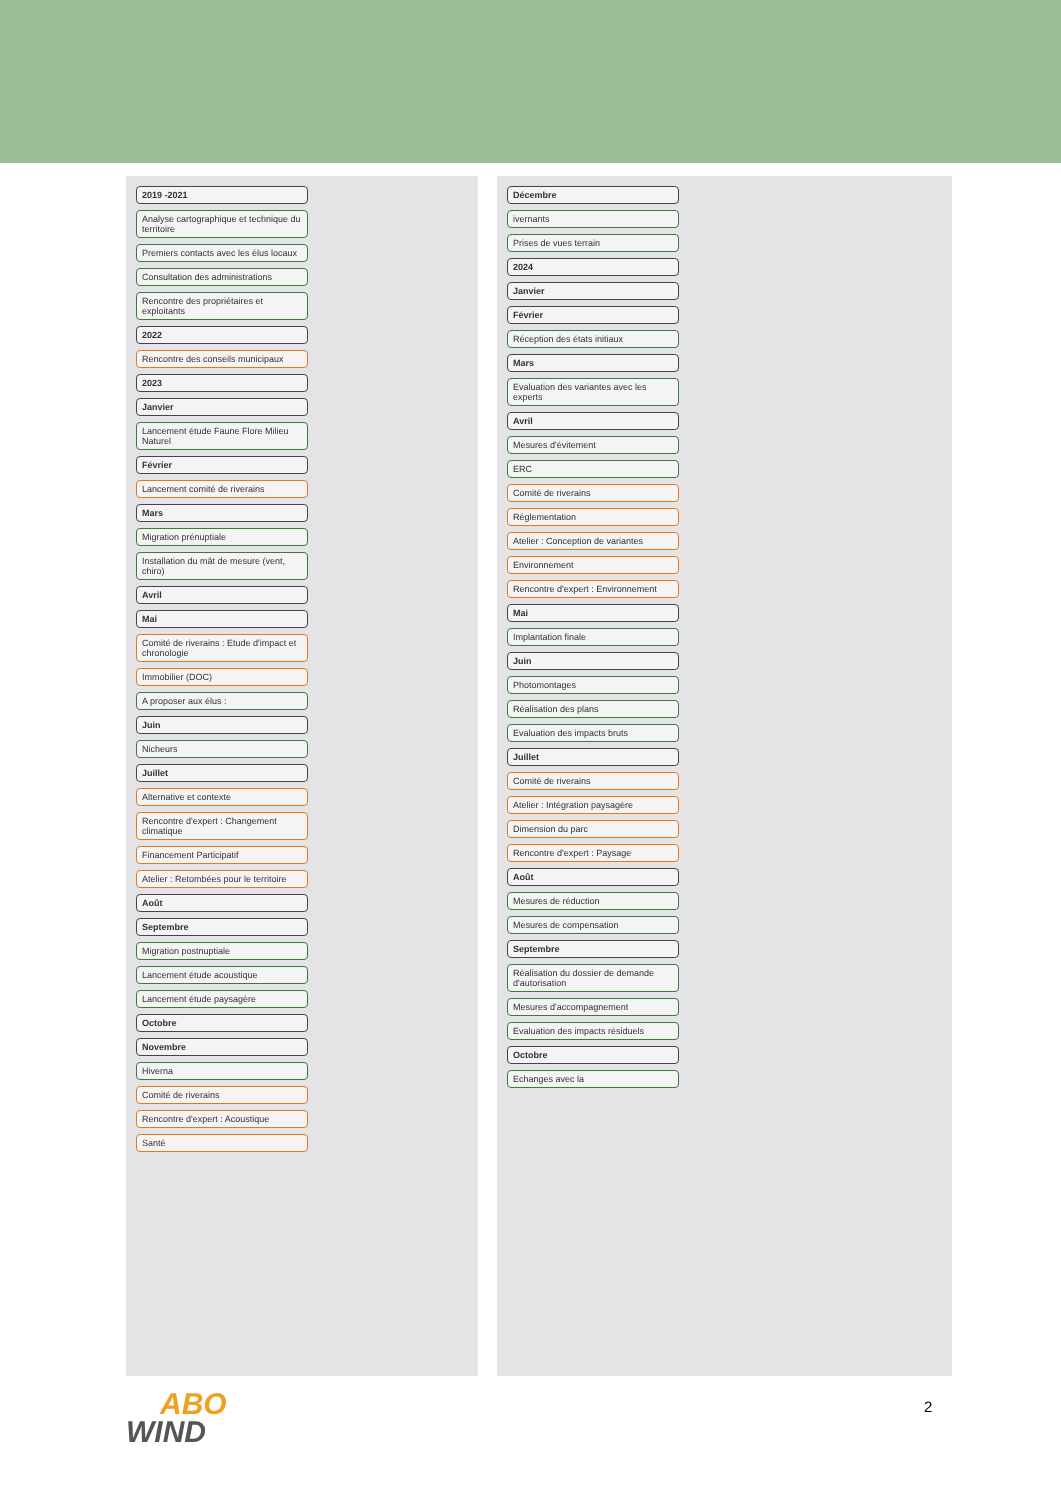2019 -2021
Analyse cartographique et technique du territoire
Premiers contacts avec les élus locaux
Consultation des administrations
Rencontre des propriétaires et exploitants
2022
Rencontre des conseils municipaux
2023
Janvier
Lancement étude Faune Flore Milieu Naturel
Février
Lancement comité de riverains
Mars
Migration prénuptiale
Installation du mât de mesure (vent, chiro)
Avril
Mai
Comité de riverains : Etude d'impact et chronologie
Immobilier (DOC)
A proposer aux élus :
Juin
Nicheurs
Juillet
Alternative et contexte
Rencontre d'expert : Changement climatique
Financement Participatif
Atelier : Retombées pour le territoire
Août
Septembre
Migration postnuptiale
Lancement étude acoustique
Lancement étude paysagère
Octobre
Novembre
Hiverna
Comité de riverains
Rencontre d'expert : Acoustique
Santé
Décembre
ivernants
Prises de vues terrain
2024
Janvier
Février
Réception des états initiaux
Mars
Evaluation des variantes avec les experts
Avril
Mesures d'évitement
ERC
Comité de riverains
Réglementation
Atelier : Conception de variantes
Environnement
Rencontre d'expert : Environnement
Mai
Implantation finale
Juin
Photomontages
Réalisation des plans
Evaluation des impacts bruts
Juillet
Comité de riverains
Atelier : Intégration paysagère
Dimension du parc
Rencontre d'expert : Paysage
Août
Mesures de réduction
Mesures de compensation
Septembre
Réalisation du dossier de demande d'autorisation
Mesures d'accompagnement
Evaluation des impacts résiduels
Octobre
Echanges avec la
ABO
WIND
2